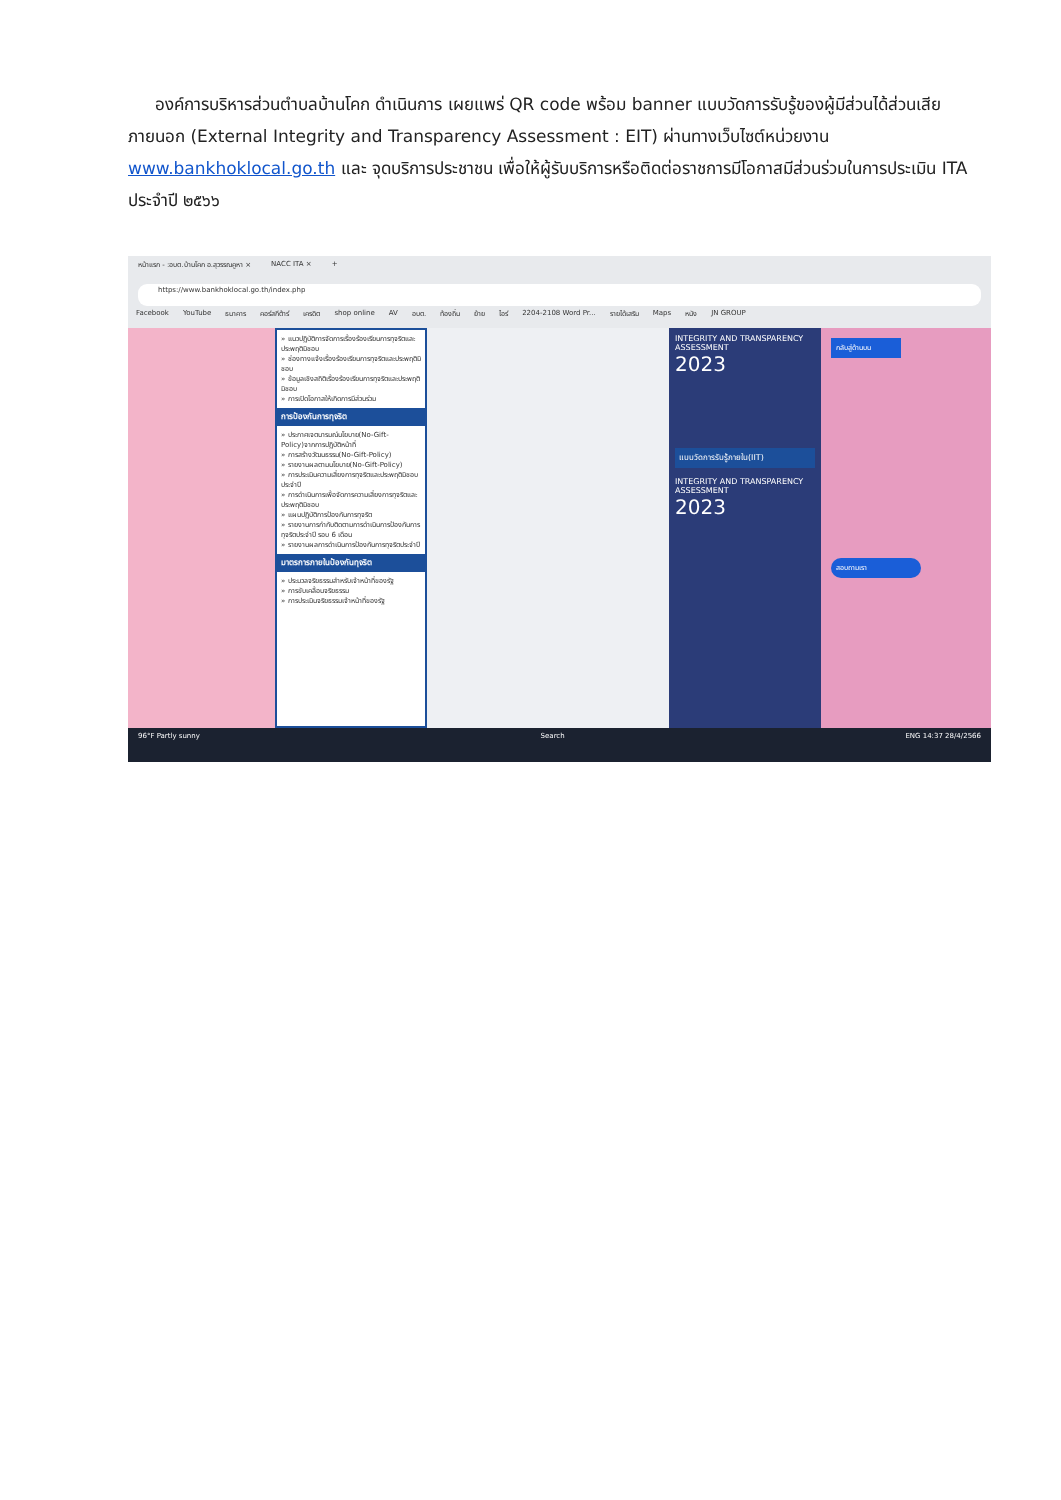องค์การบริหารส่วนตำบลบ้านโคก ดำเนินการ เผยแพร่ QR code พร้อม banner แบบวัดการรับรู้ของผู้มีส่วนได้ส่วนเสียภายนอก (External Integrity and Transparency Assessment : EIT) ผ่านทางเว็บไซต์หน่วยงาน www.bankhoklocal.go.th และ จุดบริการประชาชน เพื่อให้ผู้รับบริการหรือติดต่อราชการมีโอกาสมีส่วนร่วมในการประเมิน ITA ประจำปี ๒๕๖๖
หน้าแรก - :อบต.บ้านโคก อ.สุวรรณคูหา × NACC ITA × +
https://www.bankhoklocal.go.th/index.php
Facebook YouTube ธนาคาร คอร์สกีต้าร์ เครดิต shop online AV อบต. ท้องถิ่น ย้าย ไอร์ 2204-2108 Word Pr... รายได้เสริม Maps หนัง JN GROUP
» แนวปฏิบัติการจัดการเรื่องร้องเรียนการทุจริตและประพฤติมิชอบ
» ช่องทางแจ้งเรื่องร้องเรียนการทุจริตและประพฤติมิชอบ
» ข้อมูลเชิงสถิติเรื่องร้องเรียนการทุจริตและประพฤติมิชอบ
» การเปิดโอกาสให้เกิดการมีส่วนร่วม
การป้องกันการทุจริต
» ประกาศเจตนารมณ์นโยบาย(No-Gift-Policy)จากการปฏิบัติหน้าที่
» การสร้างวัฒนธรรม(No-Gift-Policy)
» รายงานผลตามนโยบาย(No-Gift-Policy)
» การประเมินความเสี่ยงการทุจริตและประพฤติมิชอบประจำปี
» การดำเนินการเพื่อจัดการความเสี่ยงการทุจริตและประพฤติมิชอบ
» แผนปฏิบัติการป้องกันการทุจริต
» รายงานการกำกับติดตามการดำเนินการป้องกันการทุจริตประจำปี รอบ 6 เดือน
» รายงานผลการดำเนินการป้องกันการทุจริตประจำปี
มาตรการภายในป้องกันทุจริต
» ประมวลจริยธรรมสำหรับเจ้าหน้าที่ของรัฐ
» การขับเคลื่อนจริยธรรม
» การประเมินจริยธรรมเจ้าหน้าที่ของรัฐ
INTEGRITY AND TRANSPARENCY ASSESSMENT
2023
แบบวัดการรับรู้ภายใน(IIT)
INTEGRITY AND TRANSPARENCY ASSESSMENT
2023
กลับสู่ด้านบน
สอบถามเรา
96°F Partly sunny Search ENG 14:37 28/4/2566